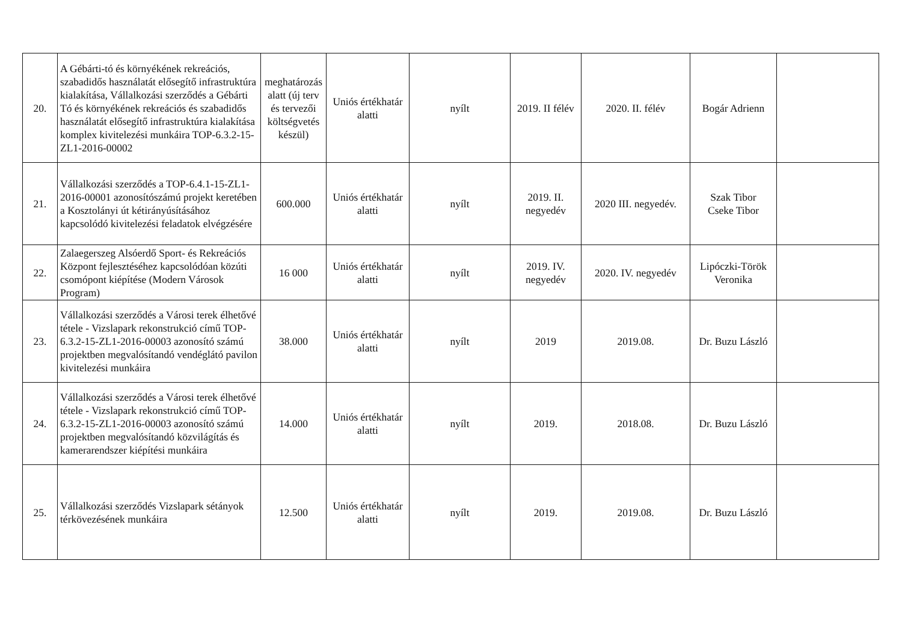| 20. | A Gébárti-tó és környékének rekreációs, szabadidős használatát elősegítő infrastruktúra kialakítása, Vállalkozási szerződés a Gébárti Tó és környékének rekreációs és szabadidős használatát elősegítő infrastruktúra kialakítása komplex kivitelezési munkáira TOP-6.3.2-15-ZL1-2016-00002 | meghatározás alatt (új terv és tervezői költségvetés készül) | Uniós értékhatár alatti | nyílt | 2019. II félév | 2020. II. félév | Bogár Adrienn | |
| 21. | Vállalkozási szerződés a TOP-6.4.1-15-ZL1-2016-00001 azonosítószámú projekt keretében a Kosztolányi út kétirányúsításához kapcsolódó kivitelezési feladatok elvégzésére | 600.000 | Uniós értékhatár alatti | nyílt | 2019. II. negyedév | 2020 III. negyedév. | Szak Tibor Cseke Tibor | |
| 22. | Zalaegerszeg Alsóerdő Sport- és Rekreációs Központ fejlesztéséhez kapcsolódóan közúti csomópont kiépítése (Modern Városok Program) | 16 000 | Uniós értékhatár alatti | nyílt | 2019. IV. negyedév | 2020. IV. negyedév | Lipóczki-Török Veronika | |
| 23. | Vállalkozási szerződés a Városi terek élhetővé tétele - Vizslapark rekonstrukció című TOP-6.3.2-15-ZL1-2016-00003 azonosító számú projektben megvalósítandó vendéglátó pavilon kivitelezési munkáira | 38.000 | Uniós értékhatár alatti | nyílt | 2019 | 2019.08. | Dr. Buzu László | |
| 24. | Vállalkozási szerződés a Városi terek élhetővé tétele - Vizslapark rekonstrukció című TOP-6.3.2-15-ZL1-2016-00003 azonosító számú projektben megvalósítandó közvilágítás és kamerarendszer kiépítési munkáira | 14.000 | Uniós értékhatár alatti | nyílt | 2019. | 2018.08. | Dr. Buzu László | |
| 25. | Vállalkozási szerződés Vizslapark sétányok térkövezésének munkáira | 12.500 | Uniós értékhatár alatti | nyílt | 2019. | 2019.08. | Dr. Buzu László | |